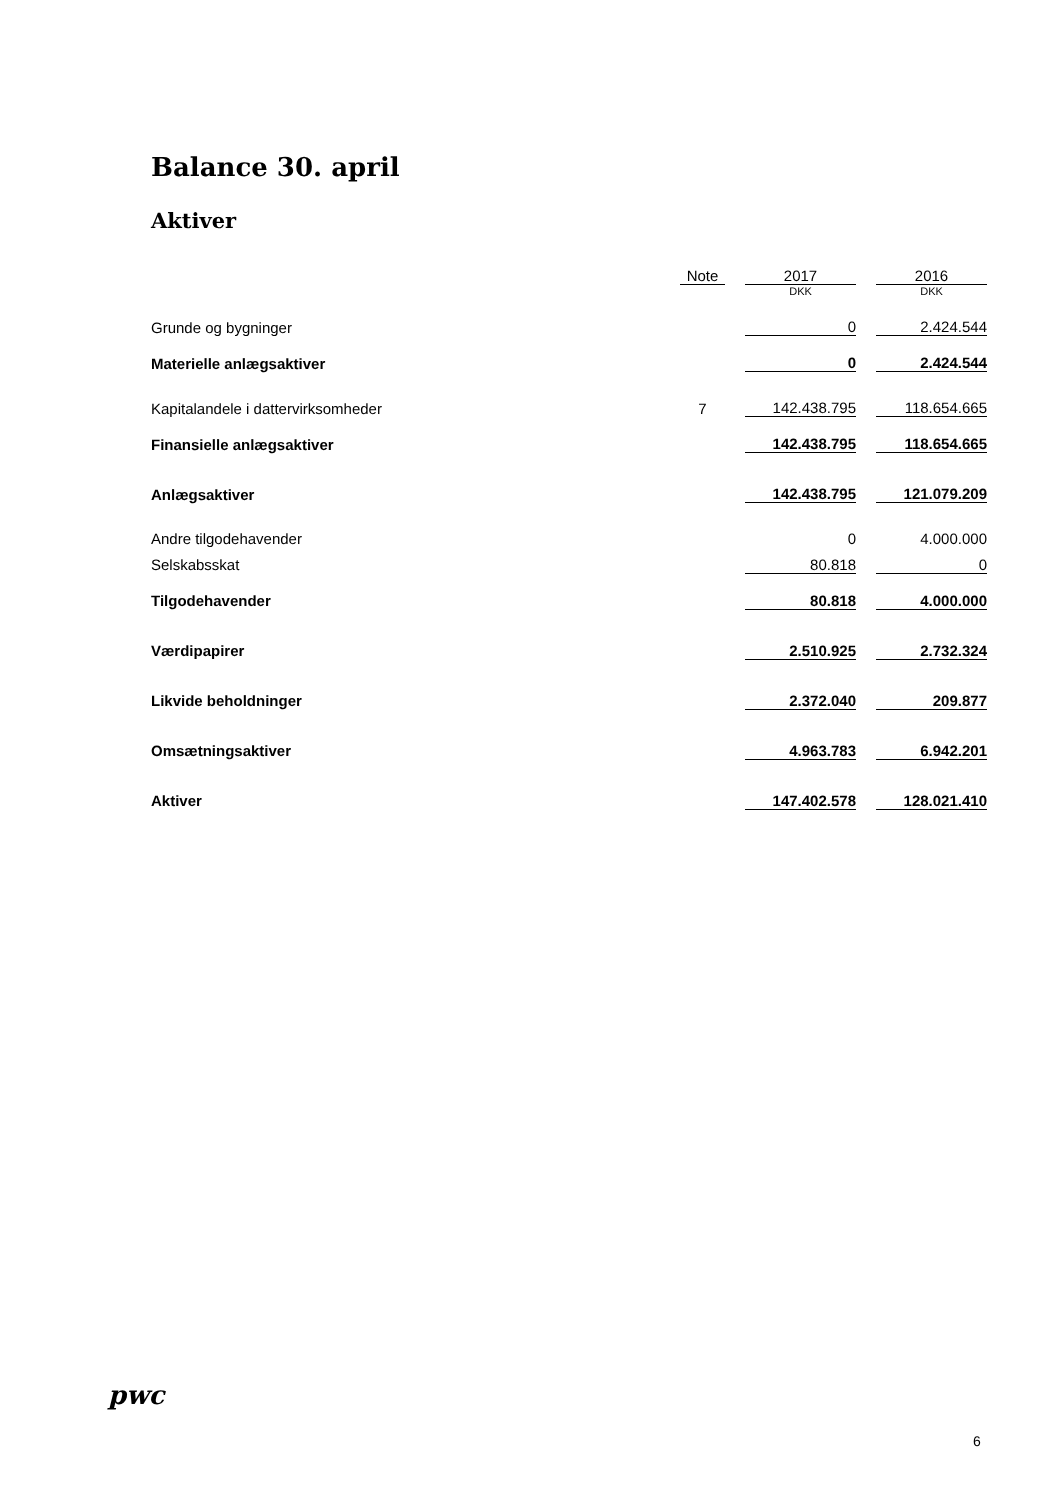Balance 30. april
Aktiver
| | Note | | 2017 | | 2016 |
| | | | DKK | | DKK |
| Grunde og bygninger | | | 0 | | 2.424.544 |
| Materielle anlægsaktiver | | | 0 | | 2.424.544 |
| Kapitalandele i dattervirksomheder | 7 | | 142.438.795 | | 118.654.665 |
| Finansielle anlægsaktiver | | | 142.438.795 | | 118.654.665 |
| Anlægsaktiver | | | 142.438.795 | | 121.079.209 |
| Andre tilgodehavender | | | 0 | | 4.000.000 |
| Selskabsskat | | | 80.818 | | 0 |
| Tilgodehavender | | | 80.818 | | 4.000.000 |
| Værdipapirer | | | 2.510.925 | | 2.732.324 |
| Likvide beholdninger | | | 2.372.040 | | 209.877 |
| Omsætningsaktiver | | | 4.963.783 | | 6.942.201 |
| Aktiver | | | 147.402.578 | | 128.021.410 |
pwc
6